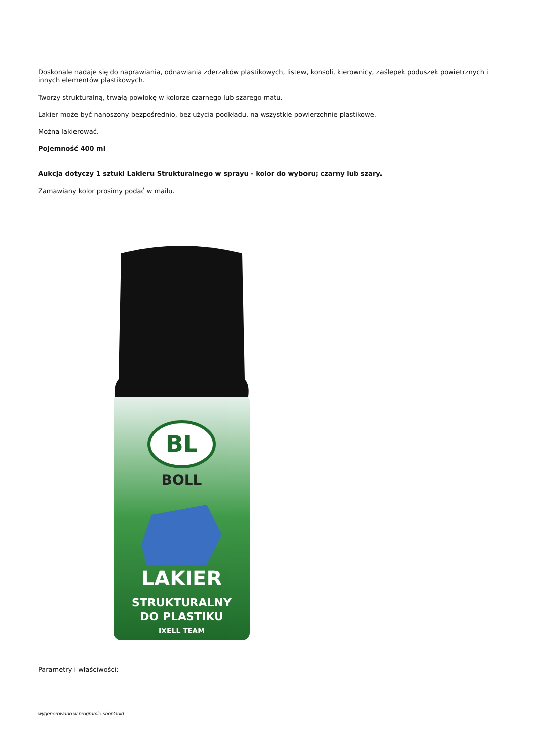Doskonale nadaje się do naprawiania, odnawiania zderzaków plastikowych, listew, konsoli, kierownicy, zaślepek poduszek powietrznych i innych elementów plastikowych.
Tworzy strukturalną, trwałą powłokę w kolorze czarnego lub szarego matu.
Lakier może być nanoszony bezpośrednio, bez użycia podkładu, na wszystkie powierzchnie plastikowe.
Można lakierować.
Pojemność 400 ml
Aukcja dotyczy 1 sztuki Lakieru Strukturalnego w sprayu - kolor do wyboru; czarny lub szary.
Zamawiany kolor prosimy podać w mailu.
BL
BOLL
LAKIER
STRUKTURALNY
DO PLASTIKU
IXELL TEAM
Parametry i właściwości:
wygenerowano w programie shopGold